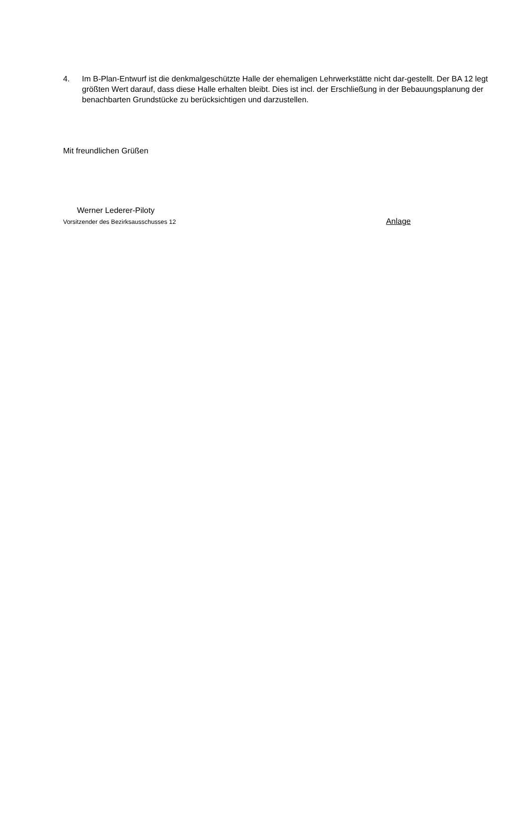4. Im B-Plan-Entwurf ist die denkmalgeschützte Halle der ehemaligen Lehrwerkstätte nicht dar-gestellt. Der BA 12 legt größten Wert darauf, dass diese Halle erhalten bleibt. Dies ist incl. der Erschließung in der Bebauungsplanung der benachbarten Grundstücke zu berücksichtigen und darzustellen.
Mit freundlichen Grüßen
Werner Lederer-Piloty
Vorsitzender des Bezirksausschusses 12 Anlage